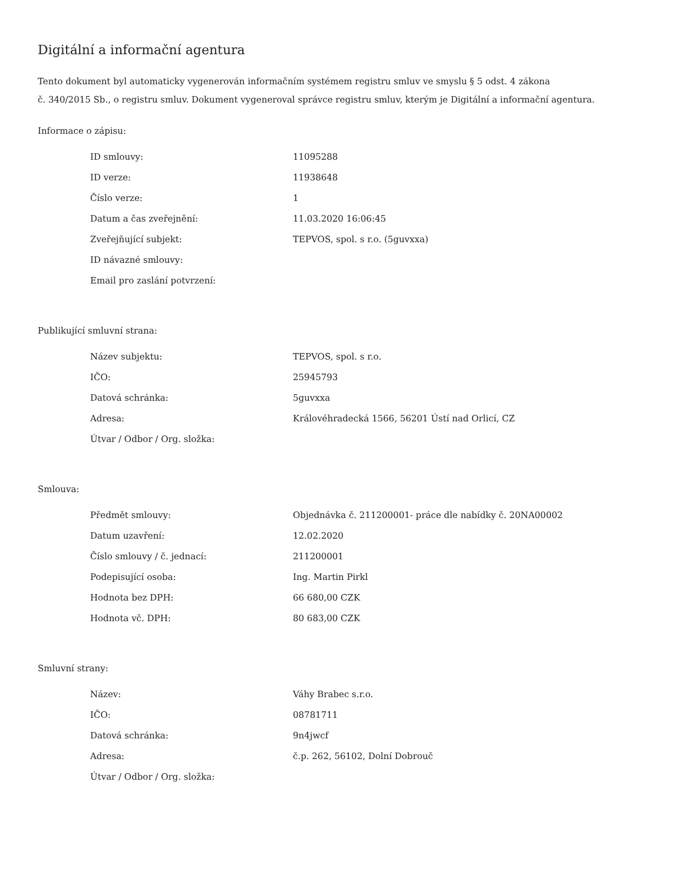Digitální a informační agentura
Tento dokument byl automaticky vygenerován informačním systémem registru smluv ve smyslu § 5 odst. 4 zákona
č. 340/2015 Sb., o registru smluv. Dokument vygeneroval správce registru smluv, kterým je Digitální a informační agentura.
Informace o zápisu:
| ID smlouvy: | 11095288 |
| ID verze: | 11938648 |
| Číslo verze: | 1 |
| Datum a čas zveřejnění: | 11.03.2020 16:06:45 |
| Zveřejňující subjekt: | TEPVOS, spol. s r.o. (5guvxxa) |
| ID návazné smlouvy: | |
| Email pro zaslání potvrzení: | |
Publikující smluvní strana:
| Název subjektu: | TEPVOS, spol. s r.o. |
| IČO: | 25945793 |
| Datová schránka: | 5guvxxa |
| Adresa: | Královéhradecká 1566, 56201 Ústí nad Orlicí, CZ |
| Útvar / Odbor / Org. složka: | |
Smlouva:
| Předmět smlouvy: | Objednávka č. 211200001- práce dle nabídky č. 20NA00002 |
| Datum uzavření: | 12.02.2020 |
| Číslo smlouvy / č. jednací: | 211200001 |
| Podepisující osoba: | Ing. Martin Pirkl |
| Hodnota bez DPH: | 66 680,00 CZK |
| Hodnota vč. DPH: | 80 683,00 CZK |
Smluvní strany:
| Název: | Váhy Brabec s.r.o. |
| IČO: | 08781711 |
| Datová schránka: | 9n4jwcf |
| Adresa: | č.p. 262, 56102, Dolní Dobrouč |
| Útvar / Odbor / Org. složka: | |